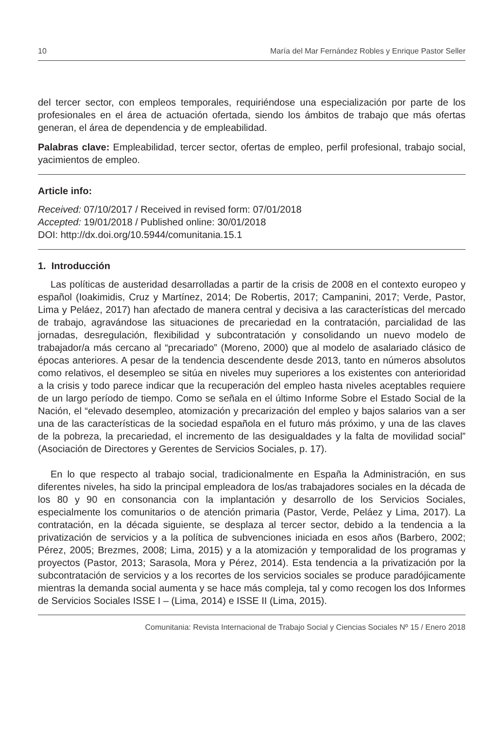10 María del Mar Fernández Robles y Enrique Pastor Seller
del tercer sector, con empleos temporales, requiriéndose una especialización por parte de los profesionales en el área de actuación ofertada, siendo los ámbitos de trabajo que más ofertas generan, el área de dependencia y de empleabilidad.
Palabras clave: Empleabilidad, tercer sector, ofertas de empleo, perfil profesional, trabajo social, yacimientos de empleo.
Article info:
Received: 07/10/2017 / Received in revised form: 07/01/2018
Accepted: 19/01/2018 / Published online: 30/01/2018
DOI: http://dx.doi.org/10.5944/comunitania.15.1
1. Introducción
Las políticas de austeridad desarrolladas a partir de la crisis de 2008 en el contexto europeo y español (Ioakimidis, Cruz y Martínez, 2014; De Robertis, 2017; Campanini, 2017; Verde, Pastor, Lima y Peláez, 2017) han afectado de manera central y decisiva a las características del mercado de trabajo, agravándose las situaciones de precariedad en la contratación, parcialidad de las jornadas, desregulación, flexibilidad y subcontratación y consolidando un nuevo modelo de trabajador/a más cercano al “precariado” (Moreno, 2000) que al modelo de asalariado clásico de épocas anteriores. A pesar de la tendencia descendente desde 2013, tanto en números absolutos como relativos, el desempleo se sitúa en niveles muy superiores a los existentes con anterioridad a la crisis y todo parece indicar que la recuperación del empleo hasta niveles aceptables requiere de un largo período de tiempo. Como se señala en el último Informe Sobre el Estado Social de la Nación, el “elevado desempleo, atomización y precarización del empleo y bajos salarios van a ser una de las características de la sociedad española en el futuro más próximo, y una de las claves de la pobreza, la precariedad, el incremento de las desigualdades y la falta de movilidad social” (Asociación de Directores y Gerentes de Servicios Sociales, p. 17).
En lo que respecto al trabajo social, tradicionalmente en España la Administración, en sus diferentes niveles, ha sido la principal empleadora de los/as trabajadores sociales en la década de los 80 y 90 en consonancia con la implantación y desarrollo de los Servicios Sociales, especialmente los comunitarios o de atención primaria (Pastor, Verde, Peláez y Lima, 2017). La contratación, en la década siguiente, se desplaza al tercer sector, debido a la tendencia a la privatización de servicios y a la política de subvenciones iniciada en esos años (Barbero, 2002; Pérez, 2005; Brezmes, 2008; Lima, 2015) y a la atomización y temporalidad de los programas y proyectos (Pastor, 2013; Sarasola, Mora y Pérez, 2014). Esta tendencia a la privatización por la subcontratación de servicios y a los recortes de los servicios sociales se produce paradójicamente mientras la demanda social aumenta y se hace más compleja, tal y como recogen los dos Informes de Servicios Sociales ISSE I – (Lima, 2014) e ISSE II (Lima, 2015).
Comunitania: Revista Internacional de Trabajo Social y Ciencias Sociales Nº 15 / Enero 2018